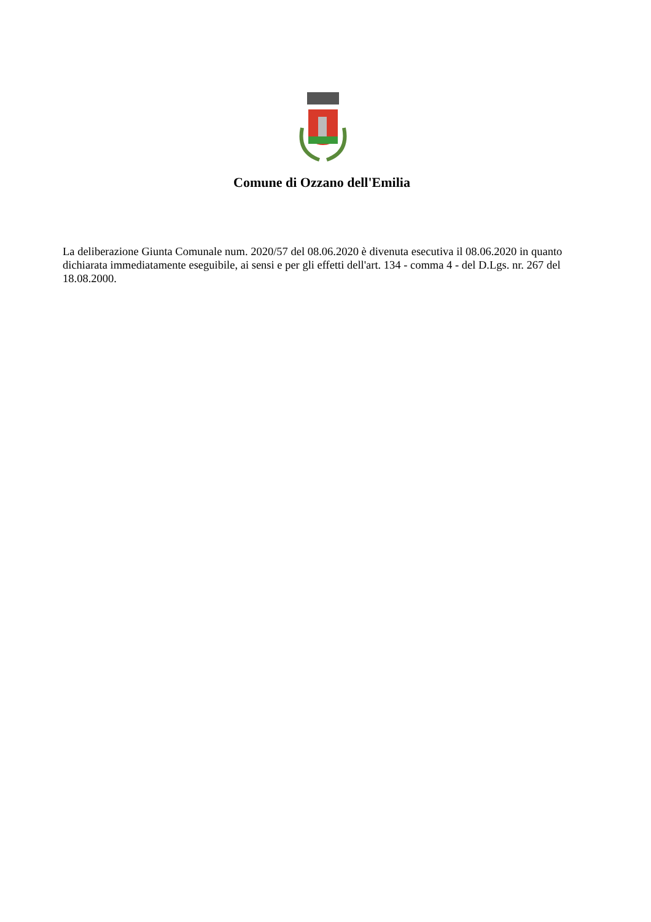Comune di Ozzano dell'Emilia
La deliberazione Giunta Comunale num. 2020/57 del 08.06.2020 è divenuta esecutiva il 08.06.2020 in quanto dichiarata immediatamente eseguibile, ai sensi e per gli effetti dell'art. 134 - comma 4 - del D.Lgs. nr. 267 del 18.08.2000.